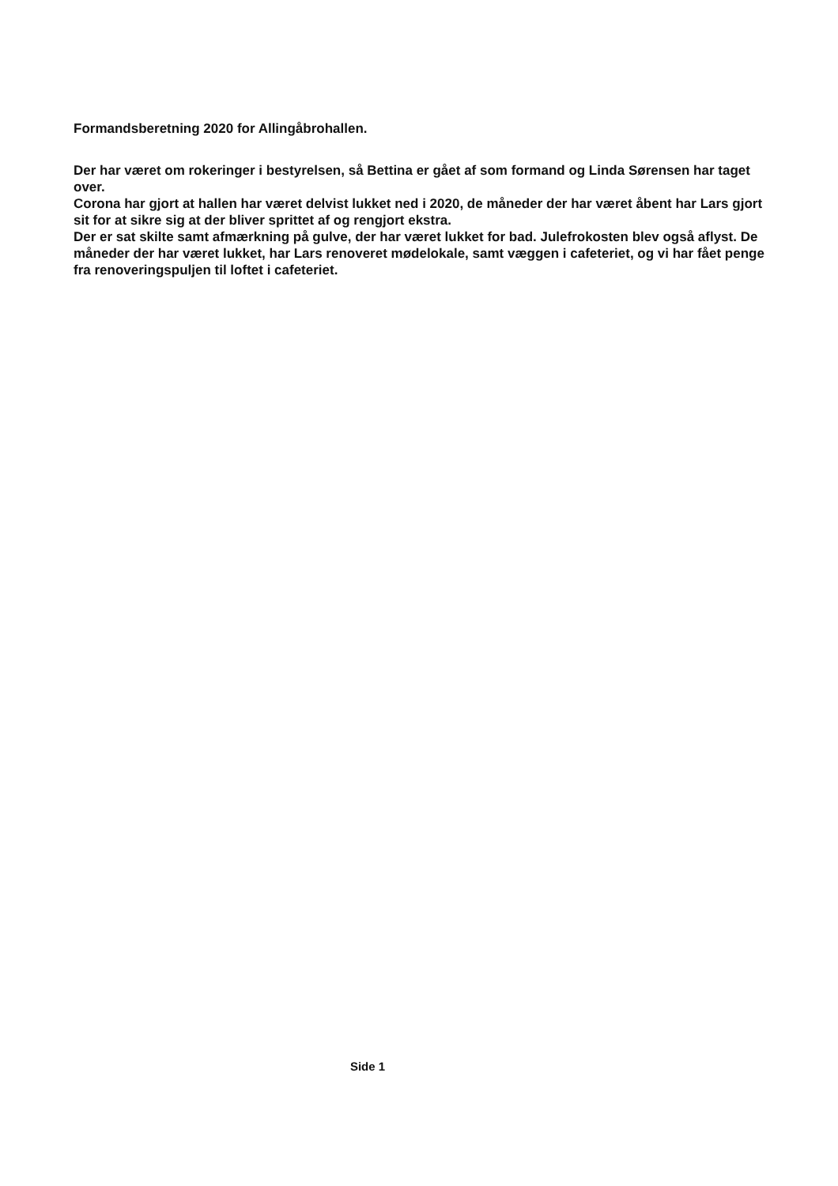Formandsberetning 2020 for Allingåbrohallen.
Der har været om rokeringer i bestyrelsen, så Bettina er gået af som formand og Linda Sørensen har taget over.
Corona har gjort at hallen har været delvist lukket ned i 2020, de måneder der har været åbent har Lars gjort sit for at sikre sig at der bliver sprittet af og rengjort ekstra.
Der er sat skilte samt afmærkning på gulve, der har været lukket for bad. Julefrokosten blev også aflyst. De måneder der har været lukket, har Lars renoveret mødelokale, samt væggen i cafeteriet, og vi har fået penge fra renoveringspuljen til loftet i cafeteriet.
Side 1